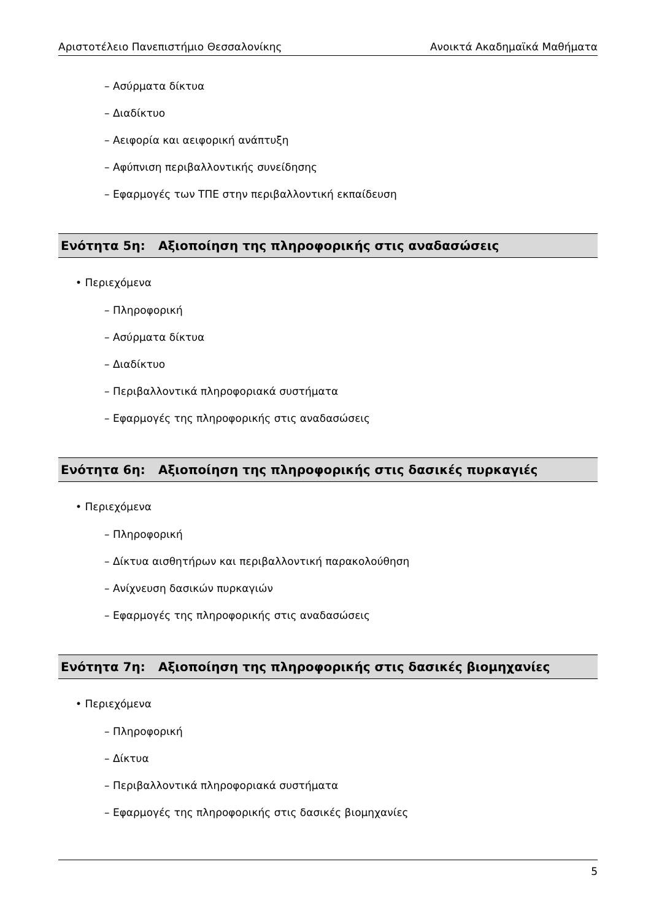Αριστοτέλειο Πανεπιστήμιο Θεσσαλονίκης Ανοικτά Ακαδημαϊκά Μαθήματα
– Ασύρματα δίκτυα
– Διαδίκτυο
– Αειφορία και αειφορική ανάπτυξη
– Αφύπνιση περιβαλλοντικής συνείδησης
– Εφαρμογές των ΤΠΕ στην περιβαλλοντική εκπαίδευση
Ενότητα 5η: Αξιοποίηση της πληροφορικής στις αναδασώσεις
• Περιεχόμενα
– Πληροφορική
– Ασύρματα δίκτυα
– Διαδίκτυο
– Περιβαλλοντικά πληροφοριακά συστήματα
– Εφαρμογές της πληροφορικής στις αναδασώσεις
Ενότητα 6η: Αξιοποίηση της πληροφορικής στις δασικές πυρκαγιές
• Περιεχόμενα
– Πληροφορική
– Δίκτυα αισθητήρων και περιβαλλοντική παρακολούθηση
– Ανίχνευση δασικών πυρκαγιών
– Εφαρμογές της πληροφορικής στις αναδασώσεις
Ενότητα 7η: Αξιοποίηση της πληροφορικής στις δασικές βιομηχανίες
• Περιεχόμενα
– Πληροφορική
– Δίκτυα
– Περιβαλλοντικά πληροφοριακά συστήματα
– Εφαρμογές της πληροφορικής στις δασικές βιομηχανίες
5